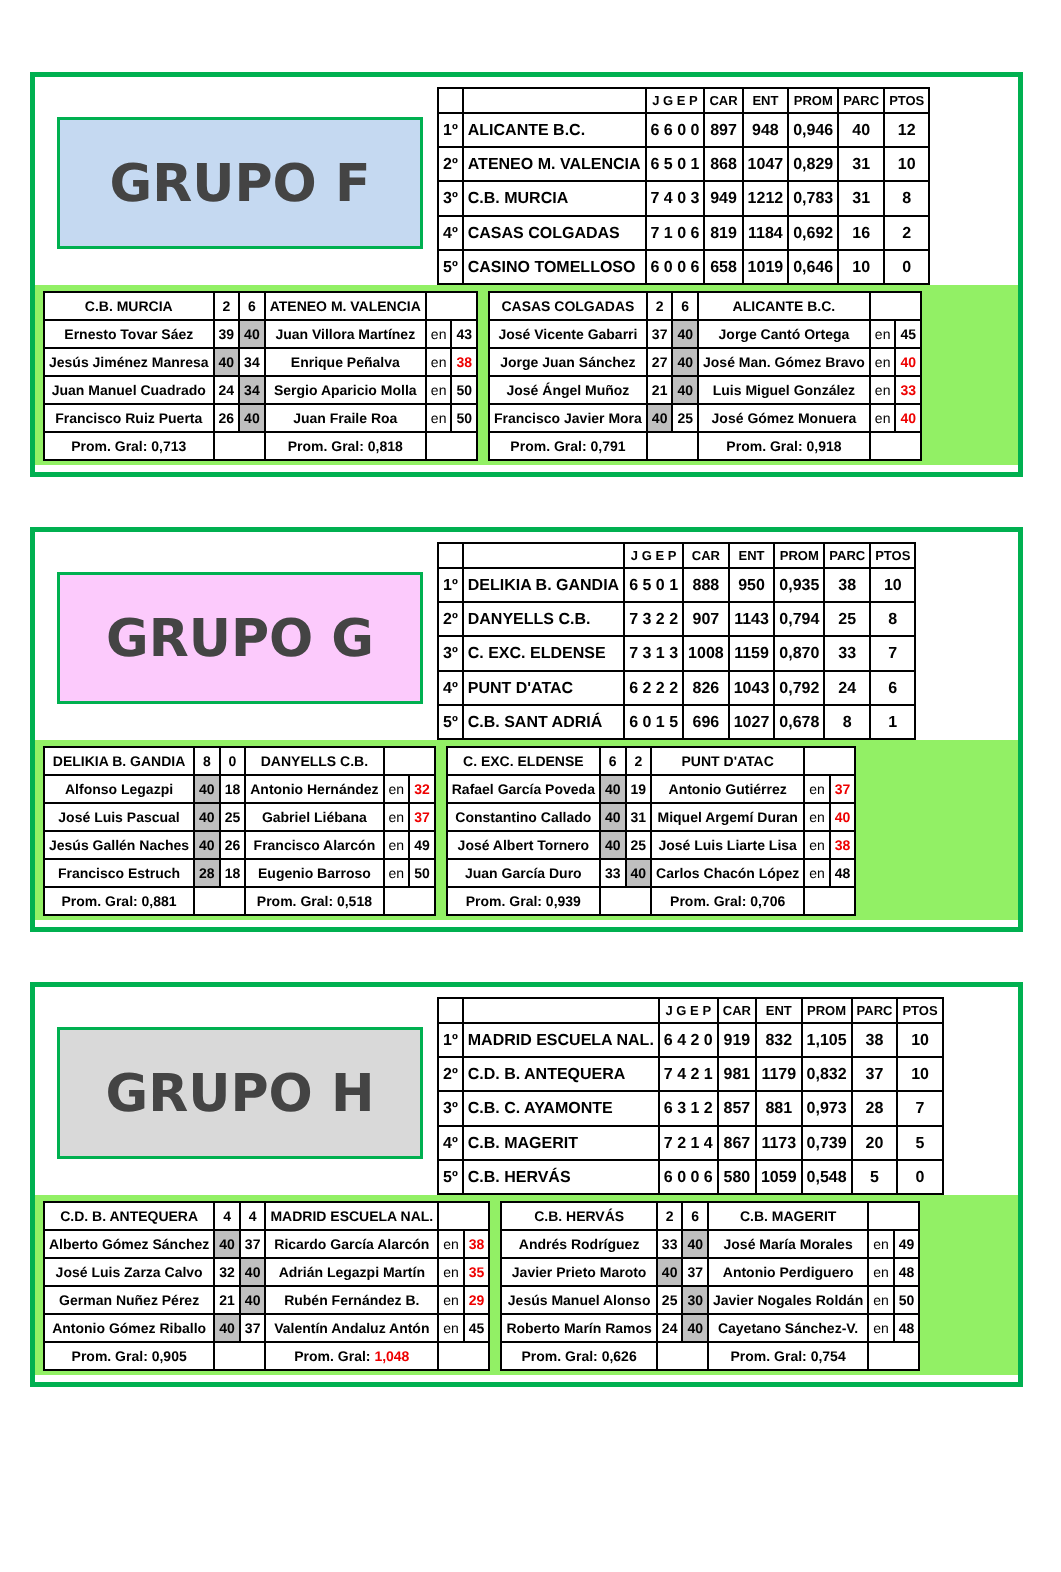GRUPO F
| | | J G E P | CAR | ENT | PROM | PARC | PTOS |
| --- | --- | --- | --- | --- | --- | --- | --- |
| 1º | ALICANTE B.C. | 6 6 0 0 | 897 | 948 | 0,946 | 40 | 12 |
| 2º | ATENEO M. VALENCIA | 6 5 0 1 | 868 | 1047 | 0,829 | 31 | 10 |
| 3º | C.B. MURCIA | 7 4 0 3 | 949 | 1212 | 0,783 | 31 | 8 |
| 4º | CASAS COLGADAS | 7 1 0 6 | 819 | 1184 | 0,692 | 16 | 2 |
| 5º | CASINO TOMELLOSO | 6 0 0 6 | 658 | 1019 | 0,646 | 10 | 0 |
| C.B. MURCIA | 2 | 6 | ATENEO M. VALENCIA | | |
| Ernesto Tovar Sáez | 39 | 40 | Juan Villora Martínez | en | 43 |
| Jesús Jiménez Manresa | 40 | 34 | Enrique Peñalva | en | 38 |
| Juan Manuel Cuadrado | 24 | 34 | Sergio Aparicio Molla | en | 50 |
| Francisco Ruiz Puerta | 26 | 40 | Juan Fraile Roa | en | 50 |
| Prom. Gral: 0,713 | | | Prom. Gral: 0,818 | | |
| CASAS COLGADAS | 2 | 6 | ALICANTE B.C. | | |
| José Vicente Gabarri | 37 | 40 | Jorge Cantó Ortega | en | 45 |
| Jorge Juan Sánchez | 27 | 40 | José Man. Gómez Bravo | en | 40 |
| José Ángel Muñoz | 21 | 40 | Luis Miguel González | en | 33 |
| Francisco Javier Mora | 40 | 25 | José Gómez Monuera | en | 40 |
| Prom. Gral: 0,791 | | | Prom. Gral: 0,918 | | |
GRUPO G
| | | J G E P | CAR | ENT | PROM | PARC | PTOS |
| --- | --- | --- | --- | --- | --- | --- | --- |
| 1º | DELIKIA B. GANDIA | 6 5 0 1 | 888 | 950 | 0,935 | 38 | 10 |
| 2º | DANYELLS C.B. | 7 3 2 2 | 907 | 1143 | 0,794 | 25 | 8 |
| 3º | C. EXC. ELDENSE | 7 3 1 3 | 1008 | 1159 | 0,870 | 33 | 7 |
| 4º | PUNT D'ATAC | 6 2 2 2 | 826 | 1043 | 0,792 | 24 | 6 |
| 5º | C.B. SANT ADRIÁ | 6 0 1 5 | 696 | 1027 | 0,678 | 8 | 1 |
| DELIKIA B. GANDIA | 8 | 0 | DANYELLS C.B. | | |
| Alfonso Legazpi | 40 | 18 | Antonio Hernández | en | 32 |
| José Luis Pascual | 40 | 25 | Gabriel Liébana | en | 37 |
| Jesús Gallén Naches | 40 | 26 | Francisco Alarcón | en | 49 |
| Francisco Estruch | 28 | 18 | Eugenio Barroso | en | 50 |
| Prom. Gral: 0,881 | | | Prom. Gral: 0,518 | | |
| C. EXC. ELDENSE | 6 | 2 | PUNT D'ATAC | | |
| Rafael García Poveda | 40 | 19 | Antonio Gutiérrez | en | 37 |
| Constantino Callado | 40 | 31 | Miquel Argemí Duran | en | 40 |
| José Albert Tornero | 40 | 25 | José Luis Liarte Lisa | en | 38 |
| Juan García Duro | 33 | 40 | Carlos Chacón López | en | 48 |
| Prom. Gral: 0,939 | | | Prom. Gral: 0,706 | | |
GRUPO H
| | | J G E P | CAR | ENT | PROM | PARC | PTOS |
| --- | --- | --- | --- | --- | --- | --- | --- |
| 1º | MADRID ESCUELA NAL. | 6 4 2 0 | 919 | 832 | 1,105 | 38 | 10 |
| 2º | C.D. B. ANTEQUERA | 7 4 2 1 | 981 | 1179 | 0,832 | 37 | 10 |
| 3º | C.B. C. AYAMONTE | 6 3 1 2 | 857 | 881 | 0,973 | 28 | 7 |
| 4º | C.B. MAGERIT | 7 2 1 4 | 867 | 1173 | 0,739 | 20 | 5 |
| 5º | C.B. HERVÁS | 6 0 0 6 | 580 | 1059 | 0,548 | 5 | 0 |
| C.D. B. ANTEQUERA | 4 | 4 | MADRID ESCUELA NAL. | | |
| Alberto Gómez Sánchez | 40 | 37 | Ricardo García Alarcón | en | 38 |
| José Luis Zarza Calvo | 32 | 40 | Adrián Legazpi Martín | en | 35 |
| German Nuñez Pérez | 21 | 40 | Rubén Fernández B. | en | 29 |
| Antonio Gómez Riballo | 40 | 37 | Valentín Andaluz Antón | en | 45 |
| Prom. Gral: 0,905 | | | Prom. Gral: 1,048 | | |
| C.B. HERVÁS | 2 | 6 | C.B. MAGERIT | | |
| Andrés Rodríguez | 33 | 40 | José María Morales | en | 49 |
| Javier Prieto Maroto | 40 | 37 | Antonio Perdiguero | en | 48 |
| Jesús Manuel Alonso | 25 | 30 | Javier Nogales Roldán | en | 50 |
| Roberto Marín Ramos | 24 | 40 | Cayetano Sánchez-V. | en | 48 |
| Prom. Gral: 0,626 | | | Prom. Gral: 0,754 | | |